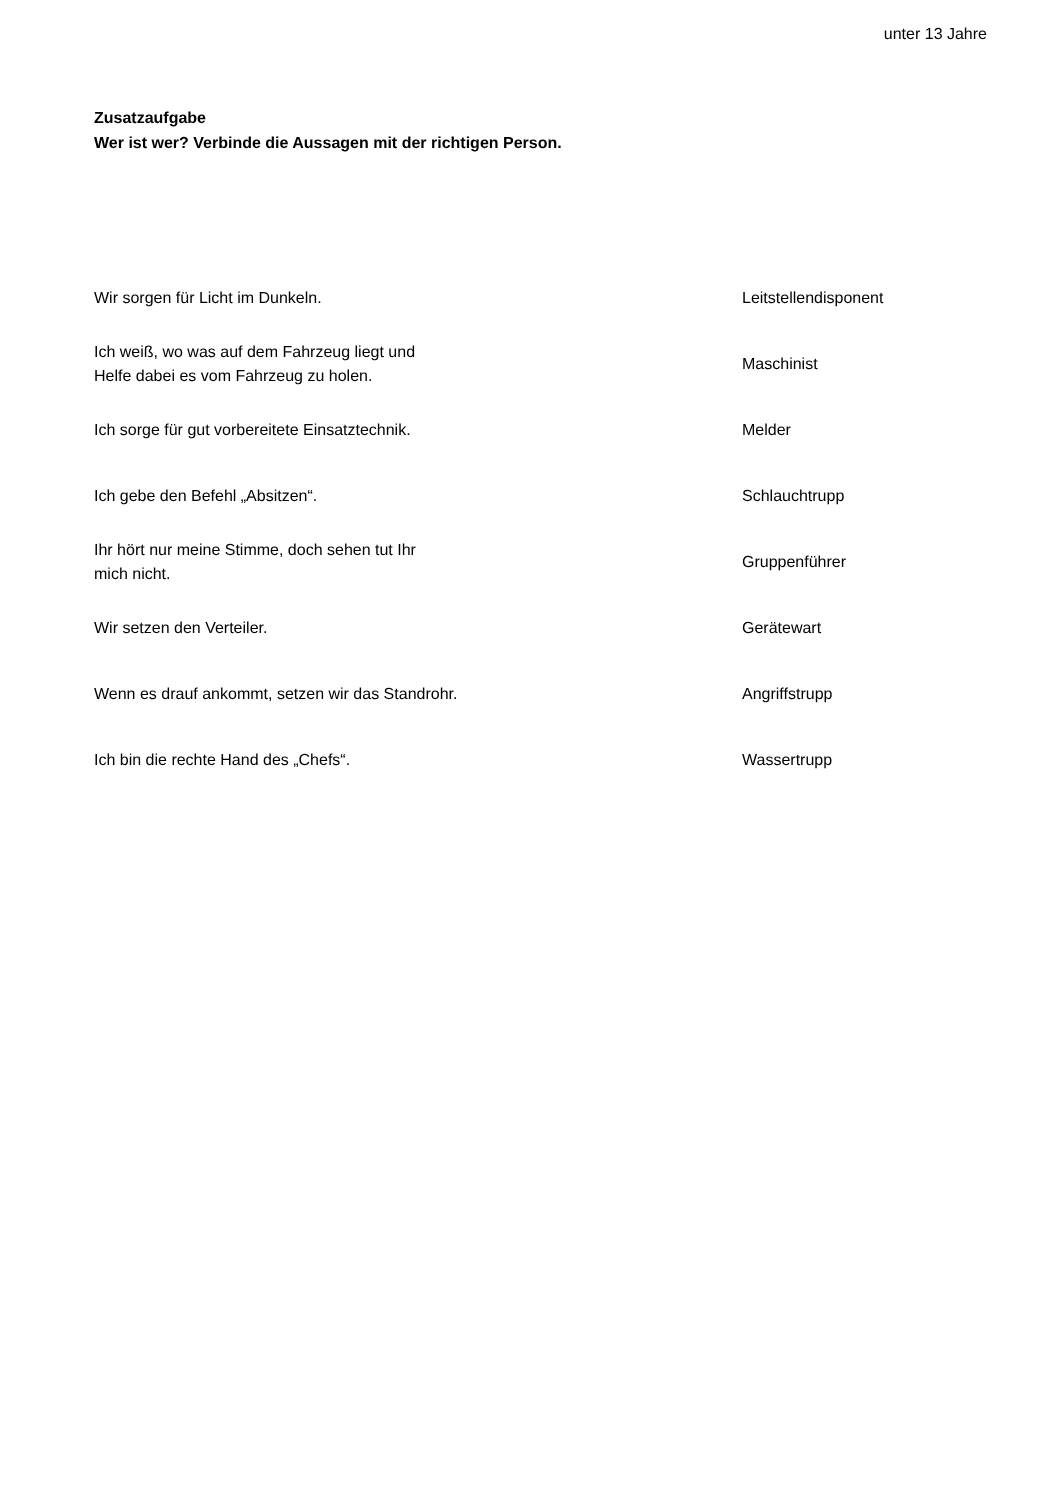unter 13 Jahre
Zusatzaufgabe
Wer ist wer? Verbinde die Aussagen mit der richtigen Person.
| Wir sorgen für Licht im Dunkeln. | Leitstellendisponent |
| Ich weiß, wo was auf dem Fahrzeug liegt und Helfe dabei es vom Fahrzeug zu holen. | Maschinist |
| Ich sorge für gut vorbereitete Einsatztechnik. | Melder |
| Ich gebe den Befehl „Absitzen“. | Schlauchtrupp |
| Ihr hört nur meine Stimme, doch sehen tut Ihr mich nicht. | Gruppenführer |
| Wir setzen den Verteiler. | Gerätewart |
| Wenn es drauf ankommt, setzen wir das Standrohr. | Angriffstrupp |
| Ich bin die rechte Hand des „Chefs“. | Wassertrupp |